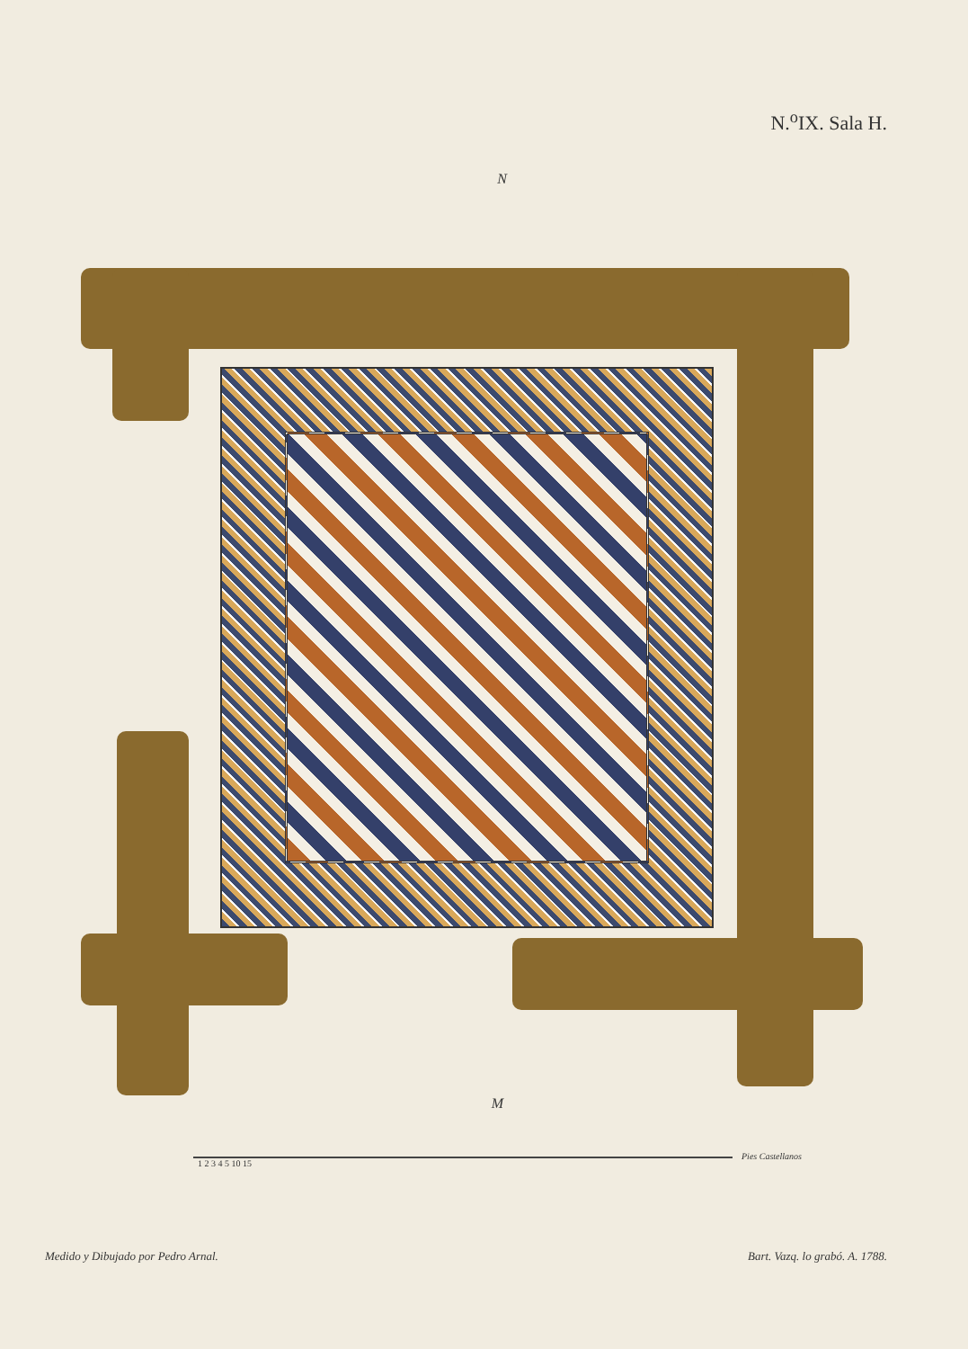N.<sup>o</sup>IX. Sala H.
N
M
Pies Castellanos
1 2 3 4 5 10 15
Medido y Dibujado por Pedro Arnal.
Bart. Vazq. lo grabó. A. 1788.